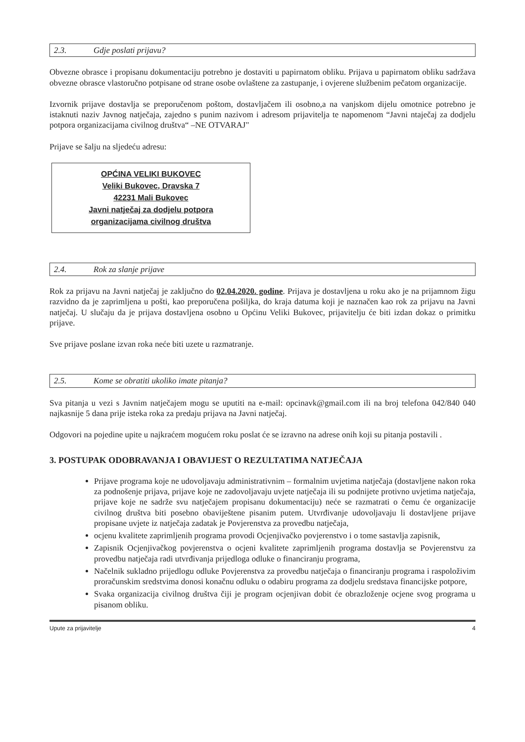2.3. Gdje poslati prijavu?
Obvezne obrasce i propisanu dokumentaciju potrebno je dostaviti u papirnatom obliku. Prijava u papirnatom obliku sadržava obvezne obrasce vlastoručno potpisane od strane osobe ovlaštene za zastupanje, i ovjerene službenim pečatom organizacije.
Izvornik prijave dostavlja se preporučenom poštom, dostavljačem ili osobno,a na vanjskom dijelu omotnice potrebno je istaknuti naziv Javnog natječaja, zajedno s punim nazivom i adresom prijavitelja te napomenom “Javni ntaječaj za dodjelu potpora organizacijama civilnog društva“ –NE OTVARAJ"
Prijave se šalju na sljedeću adresu:
OPĆINA VELIKI BUKOVEC
Veliki Bukovec, Dravska 7
42231 Mali Bukovec
Javni natječaj za dodjelu potpora
organizacijama civilnog društva
2.4. Rok za slanje prijave
Rok za prijavu na Javni natječaj je zaključno do 02.04.2020. godine. Prijava je dostavljena u roku ako je na prijamnom žigu razvidno da je zaprimljena u pošti, kao preporučena pošiljka, do kraja datuma koji je naznačen kao rok za prijavu na Javni natječaj. U slučaju da je prijava dostavljena osobno u Općinu Veliki Bukovec, prijavitelju će biti izdan dokaz o primitku prijave.
Sve prijave poslane izvan roka neće biti uzete u razmatranje.
2.5. Kome se obratiti ukoliko imate pitanja?
Sva pitanja u vezi s Javnim natječajem mogu se uputiti na e-mail: opcinavk@gmail.com ili na broj telefona 042/840 040 najkasnije 5 dana prije isteka roka za predaju prijava na Javni natječaj.
Odgovori na pojedine upite u najkraćem mogućem roku poslat će se izravno na adrese onih koji su pitanja postavili .
3. POSTUPAK ODOBRAVANJA I OBAVIJEST O REZULTATIMA NATJEČAJA
Prijave programa koje ne udovoljavaju administrativnim – formalnim uvjetima natječaja (dostavljene nakon roka za podnošenje prijava, prijave koje ne zadovoljavaju uvjete natječaja ili su podnijete protivno uvjetima natječaja, prijave koje ne sadrže svu natječajem propisanu dokumentaciju) neće se razmatrati o čemu će organizacije civilnog društva biti posebno obaviještene pisanim putem. Utvrđivanje udovoljavaju li dostavljene prijave propisane uvjete iz natječaja zadatak je Povjerenstva za provedbu natječaja,
ocjenu kvalitete zaprimljenih programa provodi Ocjenjivačko povjerenstvo i o tome sastavlja zapisnik,
Zapisnik Ocjenjivačkog povjerenstva o ocjeni kvalitete zaprimljenih programa dostavlja se Povjerenstvu za provedbu natječaja radi utvrđivanja prijedloga odluke o financiranju programa,
Načelnik sukladno prijedlogu odluke Povjerenstva za provedbu natječaja o financiranju programa i raspoloživim proračunskim sredstvima donosi konačnu odluku o odabiru programa za dodjelu sredstava financijske potpore,
Svaka organizacija civilnog društva čiji je program ocjenjivan dobit će obrazloženje ocjene svog programa u pisanom obliku.
Upute za prijavitelje 4